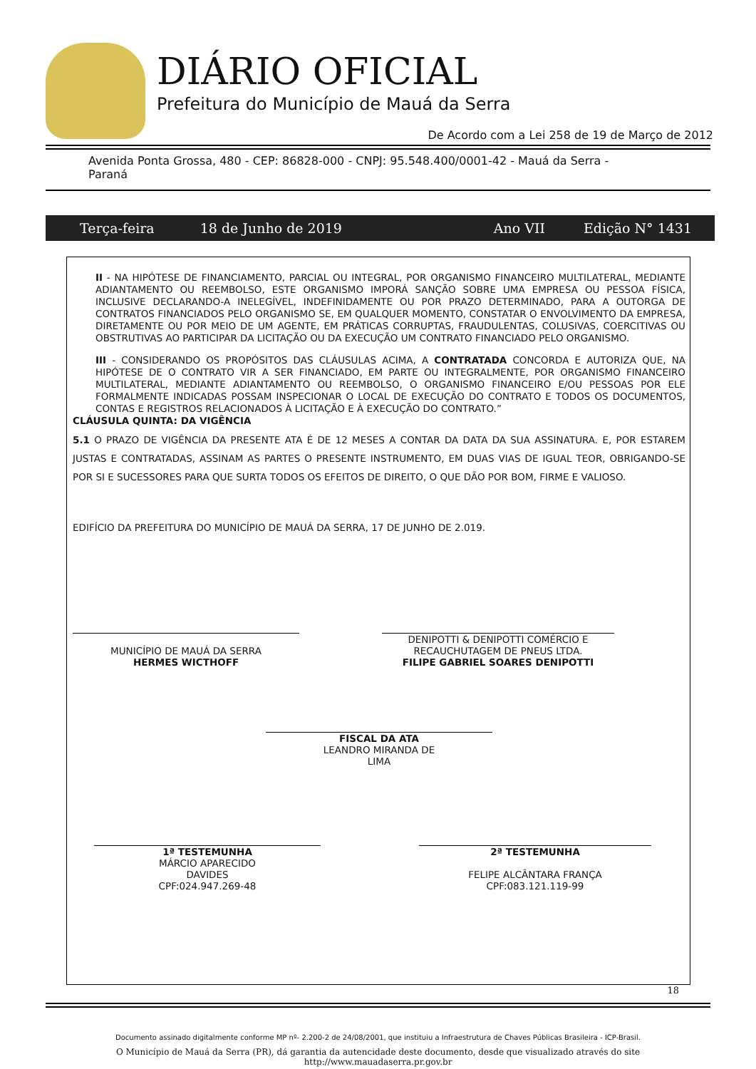DIÁRIO OFICIAL
Prefeitura do Município de Mauá da Serra
De Acordo com a Lei 258 de 19 de Março de 2012
Avenida Ponta Grossa, 480 - CEP: 86828-000 - CNPJ: 95.548.400/0001-42 - Mauá da Serra - Paraná
Terça-feira 18 de Junho de 2019 Ano VII Edição N° 1431
II - NA HIPÓTESE DE FINANCIAMENTO, PARCIAL OU INTEGRAL, POR ORGANISMO FINANCEIRO MULTILATERAL, MEDIANTE ADIANTAMENTO OU REEMBOLSO, ESTE ORGANISMO IMPORÁ SANÇÃO SOBRE UMA EMPRESA OU PESSOA FÍSICA, INCLUSIVE DECLARANDO-A INELEGÍVEL, INDEFINIDAMENTE OU POR PRAZO DETERMINADO, PARA A OUTORGA DE CONTRATOS FINANCIADOS PELO ORGANISMO SE, EM QUALQUER MOMENTO, CONSTATAR O ENVOLVIMENTO DA EMPRESA, DIRETAMENTE OU POR MEIO DE UM AGENTE, EM PRÁTICAS CORRUPTAS, FRAUDULENTAS, COLUSIVAS, COERCITIVAS OU OBSTRUTIVAS AO PARTICIPAR DA LICITAÇÃO OU DA EXECUÇÃO UM CONTRATO FINANCIADO PELO ORGANISMO.
III - CONSIDERANDO OS PROPÓSITOS DAS CLÁUSULAS ACIMA, A CONTRATADA CONCORDA E AUTORIZA QUE, NA HIPÓTESE DE O CONTRATO VIR A SER FINANCIADO, EM PARTE OU INTEGRALMENTE, POR ORGANISMO FINANCEIRO MULTILATERAL, MEDIANTE ADIANTAMENTO OU REEMBOLSO, O ORGANISMO FINANCEIRO E/OU PESSOAS POR ELE FORMALMENTE INDICADAS POSSAM INSPECIONAR O LOCAL DE EXECUÇÃO DO CONTRATO E TODOS OS DOCUMENTOS, CONTAS E REGISTROS RELACIONADOS À LICITAÇÃO E À EXECUÇÃO DO CONTRATO.”
CLÁUSULA QUINTA: DA VIGÊNCIA
5.1 O PRAZO DE VIGÊNCIA DA PRESENTE ATA É DE 12 MESES A CONTAR DA DATA DA SUA ASSINATURA. E, POR ESTAREM JUSTAS E CONTRATADAS, ASSINAM AS PARTES O PRESENTE INSTRUMENTO, EM DUAS VIAS DE IGUAL TEOR, OBRIGANDO-SE POR SI E SUCESSORES PARA QUE SURTA TODOS OS EFEITOS DE DIREITO, O QUE DÃO POR BOM, FIRME E VALIOSO.
EDIFÍCIO DA PREFEITURA DO MUNICÍPIO DE MAUÁ DA SERRA, 17 DE JUNHO DE 2.019.
MUNICÍPIO DE MAUÁ DA SERRA
HERMES WICTHOFF
DENIPOTTI & DENIPOTTI COMÉRCIO E
RECAUCHUTAGEM DE PNEUS LTDA.
FILIPE GABRIEL SOARES DENIPOTTI
FISCAL DA ATA
LEANDRO MIRANDA DE
LIMA
1ª TESTEMUNHA
MÁRCIO APARECIDO
DAVIDES
CPF:024.947.269-48
2ª TESTEMUNHA
FELIPE ALCÂNTARA FRANÇA
CPF:083.121.119-99
18
Documento assinado digitalmente conforme MP nº- 2.200-2 de 24/08/2001, que instituiu a Infraestrutura de Chaves Públicas Brasileira - ICP-Brasil.
O Município de Mauá da Serra (PR), dá garantia da autencidade deste documento, desde que visualizado através do site
http://www.mauadaserra.pr.gov.br